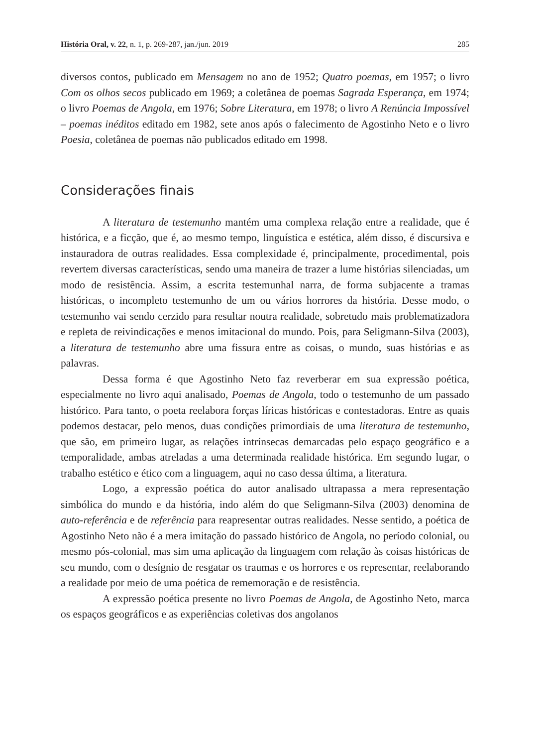História Oral, v. 22, n. 1, p. 269-287, jan./jun. 2019 285
diversos contos, publicado em Mensagem no ano de 1952; Quatro poemas, em 1957; o livro Com os olhos secos publicado em 1969; a coletânea de poemas Sagrada Esperança, em 1974; o livro Poemas de Angola, em 1976; Sobre Literatura, em 1978; o livro A Renúncia Impossível – poemas inéditos editado em 1982, sete anos após o falecimento de Agostinho Neto e o livro Poesia, coletânea de poemas não publicados editado em 1998.
Considerações finais
A literatura de testemunho mantém uma complexa relação entre a realidade, que é histórica, e a ficção, que é, ao mesmo tempo, linguística e estética, além disso, é discursiva e instauradora de outras realidades. Essa complexidade é, principalmente, procedimental, pois revertem diversas características, sendo uma maneira de trazer a lume histórias silenciadas, um modo de resistência. Assim, a escrita testemunhal narra, de forma subjacente a tramas históricas, o incompleto testemunho de um ou vários horrores da história. Desse modo, o testemunho vai sendo cerzido para resultar noutra realidade, sobretudo mais problematizadora e repleta de reivindicações e menos imitacional do mundo. Pois, para Seligmann-Silva (2003), a literatura de testemunho abre uma fissura entre as coisas, o mundo, suas histórias e as palavras.
Dessa forma é que Agostinho Neto faz reverberar em sua expressão poética, especialmente no livro aqui analisado, Poemas de Angola, todo o testemunho de um passado histórico. Para tanto, o poeta reelabora forças líricas históricas e contestadoras. Entre as quais podemos destacar, pelo menos, duas condições primordiais de uma literatura de testemunho, que são, em primeiro lugar, as relações intrínsecas demarcadas pelo espaço geográfico e a temporalidade, ambas atreladas a uma determinada realidade histórica. Em segundo lugar, o trabalho estético e ético com a linguagem, aqui no caso dessa última, a literatura.
Logo, a expressão poética do autor analisado ultrapassa a mera representação simbólica do mundo e da história, indo além do que Seligmann-Silva (2003) denomina de auto-referência e de referência para reapresentar outras realidades. Nesse sentido, a poética de Agostinho Neto não é a mera imitação do passado histórico de Angola, no período colonial, ou mesmo pós-colonial, mas sim uma aplicação da linguagem com relação às coisas históricas de seu mundo, com o desígnio de resgatar os traumas e os horrores e os representar, reelaborando a realidade por meio de uma poética de rememoração e de resistência.
A expressão poética presente no livro Poemas de Angola, de Agostinho Neto, marca os espaços geográficos e as experiências coletivas dos angolanos